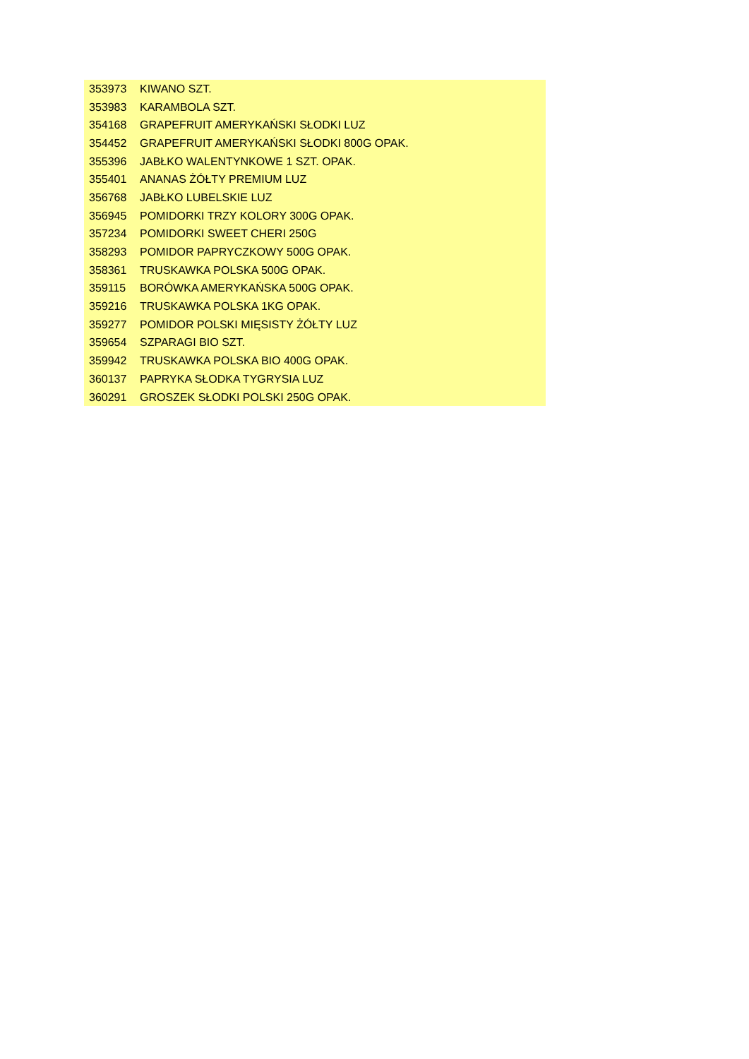| 353973 | KIWANO SZT. |
| 353983 | KARAMBOLA SZT. |
| 354168 | GRAPEFRUIT AMERYKAŃSKI SŁODKI LUZ |
| 354452 | GRAPEFRUIT AMERYKAŃSKI SŁODKI 800G OPAK. |
| 355396 | JABŁKO WALENTYNKOWE 1 SZT. OPAK. |
| 355401 | ANANAS ŻÓŁTY PREMIUM LUZ |
| 356768 | JABŁKO LUBELSKIE LUZ |
| 356945 | POMIDORKI TRZY KOLORY 300G OPAK. |
| 357234 | POMIDORKI SWEET CHERI 250G |
| 358293 | POMIDOR PAPRYCZKOWY 500G OPAK. |
| 358361 | TRUSKAWKA POLSKA 500G OPAK. |
| 359115 | BORÓWKA AMERYKAŃSKA 500G OPAK. |
| 359216 | TRUSKAWKA POLSKA 1KG OPAK. |
| 359277 | POMIDOR POLSKI MIĘSISTY ŻÓŁTY LUZ |
| 359654 | SZPARAGI BIO SZT. |
| 359942 | TRUSKAWKA POLSKA BIO 400G OPAK. |
| 360137 | PAPRYKA SŁODKA TYGRYSIA LUZ |
| 360291 | GROSZEK SŁODKI POLSKI 250G OPAK. |